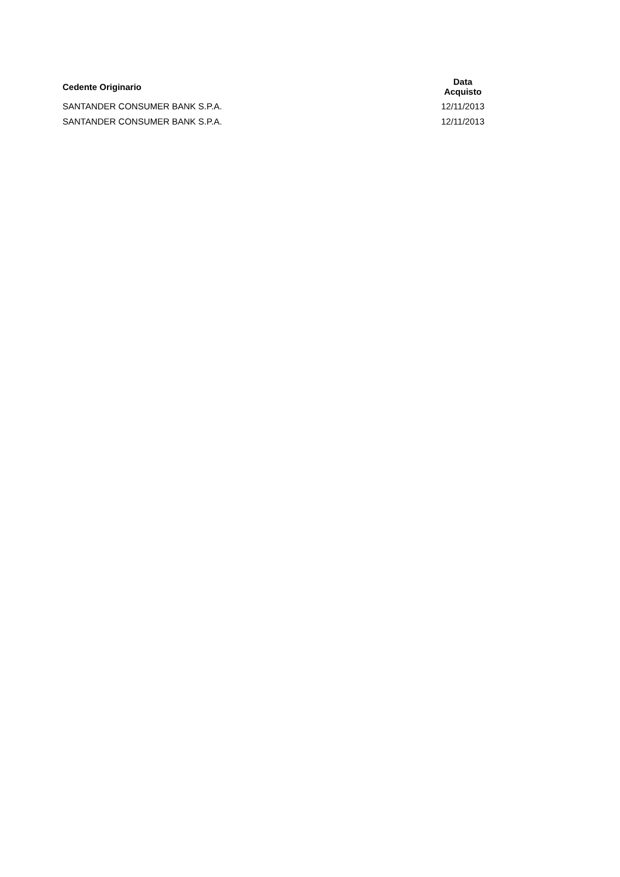| Cedente Originario | Data Acquisto |
| --- | --- |
| SANTANDER CONSUMER BANK S.P.A. | 12/11/2013 |
| SANTANDER CONSUMER BANK S.P.A. | 12/11/2013 |